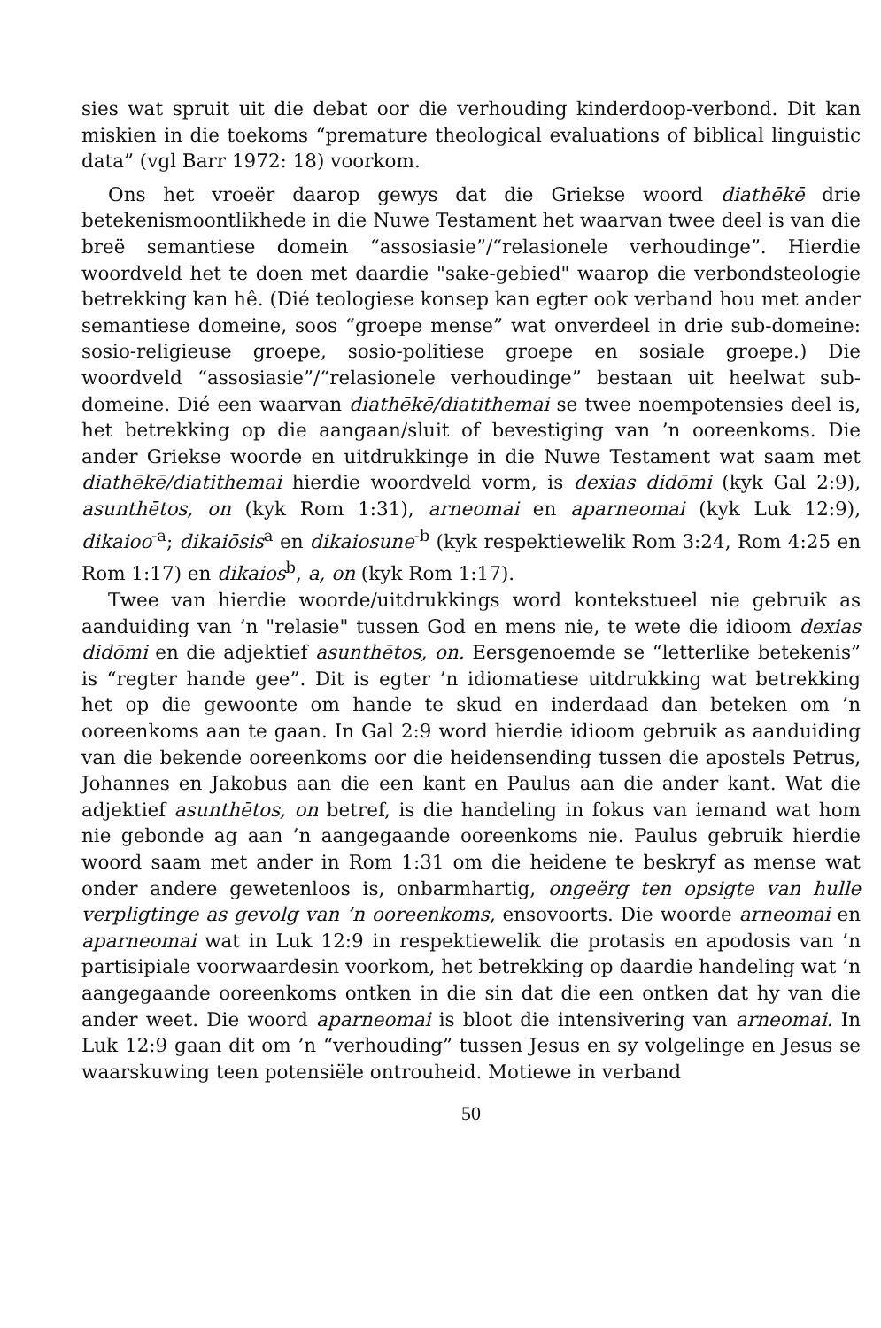sies wat spruit uit die debat oor die verhouding kinderdoop-verbond. Dit kan miskien in die toekoms “premature theological evaluations of biblical linguistic data” (vgl Barr 1972: 18) voorkom.
Ons het vroeër daarop gewys dat die Griekse woord diathēkē drie betekenismoontlikhede in die Nuwe Testament het waarvan twee deel is van die breë semantiese domein “assosiasie”/“relasionele verhoudinge”. Hierdie woordveld het te doen met daardie "sake-gebied" waarop die verbondsteologie betrekking kan hê. (Dié teologiese konsep kan egter ook verband hou met ander semantiese domeine, soos “groepe mense” wat onverdeel in drie sub-domeine: sosio-religieuse groepe, sosio-politiese groepe en sosiale groepe.) Die woordveld “assosiasie”/“relasionele verhoudinge” bestaan uit heelwat sub-domeine. Dié een waarvan diathēkē/diatithemai se twee noempotensies deel is, het betrekking op die aangaan/sluit of bevestiging van ’n ooreenkoms. Die ander Griekse woorde en uitdrukkinge in die Nuwe Testament wat saam met diathēkē/diatithemai hierdie woordveld vorm, is dexias didōmi (kyk Gal 2:9), asunthētos, on (kyk Rom 1:31), arneomai en aparneomai (kyk Luk 12:9), dikaioo<sup>-a</sup>; dikaiōsis<sup>a</sup> en dikaiosune<sup>-b</sup> (kyk respektiewelik Rom 3:24, Rom 4:25 en Rom 1:17) en dikaios<sup>b</sup>, a, on (kyk Rom 1:17).
Twee van hierdie woorde/uitdrukkings word kontekstueel nie gebruik as aanduiding van ’n "relasie" tussen God en mens nie, te wete die idioom dexias didōmi en die adjektief asunthētos, on. Eersgenoemde se “letterlike betekenis” is “regter hande gee”. Dit is egter ’n idiomatiese uitdrukking wat betrekking het op die gewoonte om hande te skud en inderdaad dan beteken om ’n ooreenkoms aan te gaan. In Gal 2:9 word hierdie idioom gebruik as aanduiding van die bekende ooreenkoms oor die heidensending tussen die apostels Petrus, Johannes en Jakobus aan die een kant en Paulus aan die ander kant. Wat die adjektief asunthētos, on betref, is die handeling in fokus van iemand wat hom nie gebonde ag aan ’n aangegaande ooreenkoms nie. Paulus gebruik hierdie woord saam met ander in Rom 1:31 om die heidene te beskryf as mense wat onder andere gewetenloos is, onbarmhartig, ongeërg ten opsigte van hulle verpligtinge as gevolg van ’n ooreenkoms, ensovoorts. Die woorde arneomai en aparneomai wat in Luk 12:9 in respektiewelik die protasis en apodosis van ’n partisipiale voorwaardesin voorkom, het betrekking op daardie handeling wat ’n aangegaande ooreenkoms ontken in die sin dat die een ontken dat hy van die ander weet. Die woord aparneomai is bloot die intensivering van arneomai. In Luk 12:9 gaan dit om ’n “verhouding” tussen Jesus en sy volgelinge en Jesus se waarskuwing teen potensiële ontrouheid. Motiewe in verband
50